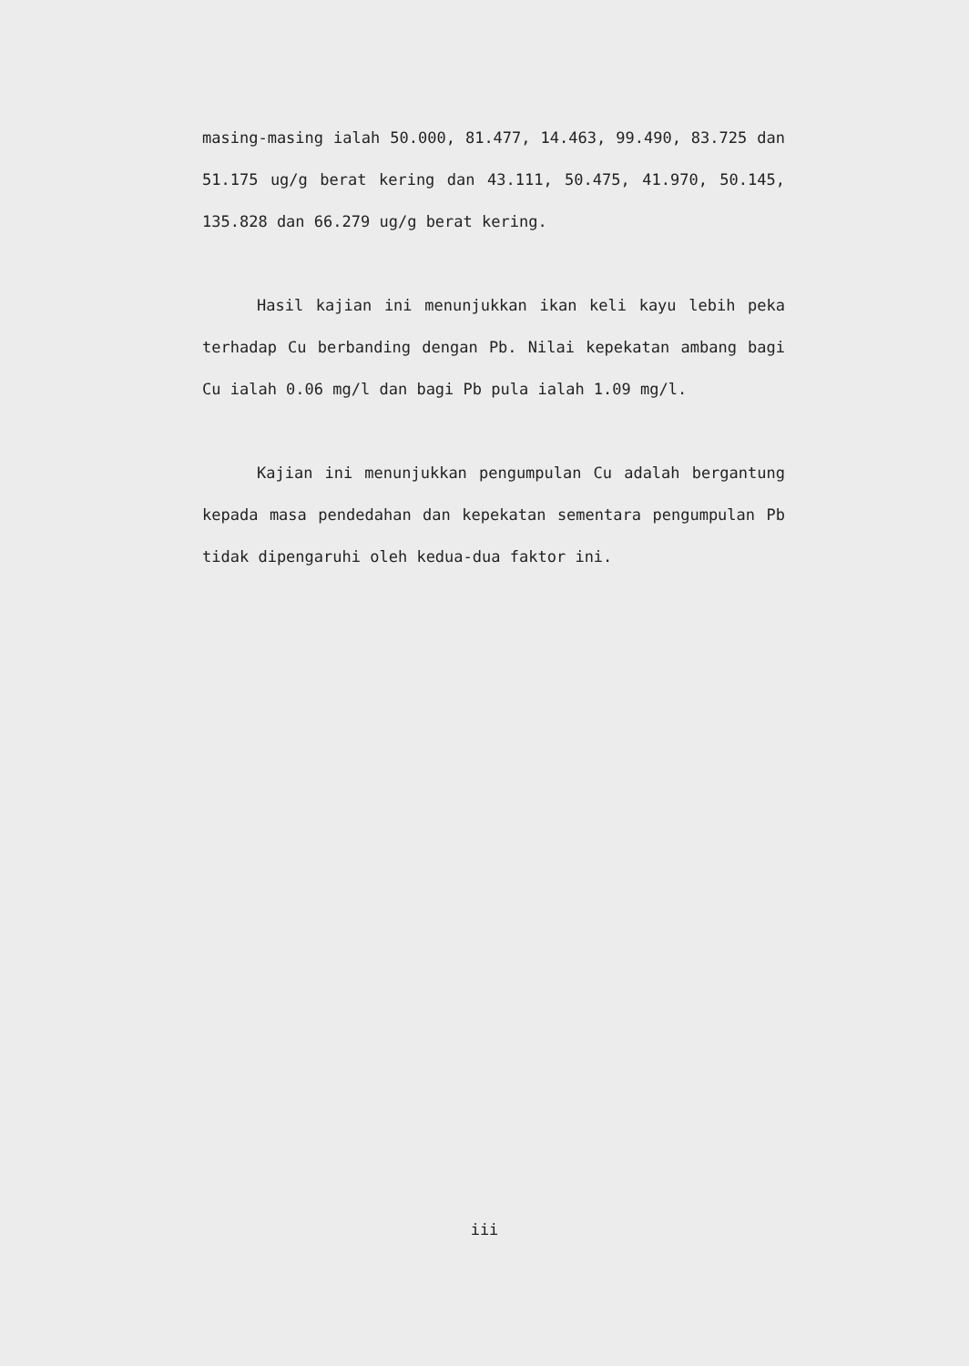masing-masing ialah 50.000, 81.477, 14.463, 99.490, 83.725 dan 51.175 ug/g berat kering dan 43.111, 50.475, 41.970, 50.145, 135.828 dan 66.279 ug/g berat kering.
Hasil kajian ini menunjukkan ikan keli kayu lebih peka terhadap Cu berbanding dengan Pb. Nilai kepekatan ambang bagi Cu ialah 0.06 mg/l dan bagi Pb pula ialah 1.09 mg/l.
Kajian ini menunjukkan pengumpulan Cu adalah bergantung kepada masa pendedahan dan kepekatan sementara pengumpulan Pb tidak dipengaruhi oleh kedua-dua faktor ini.
iii